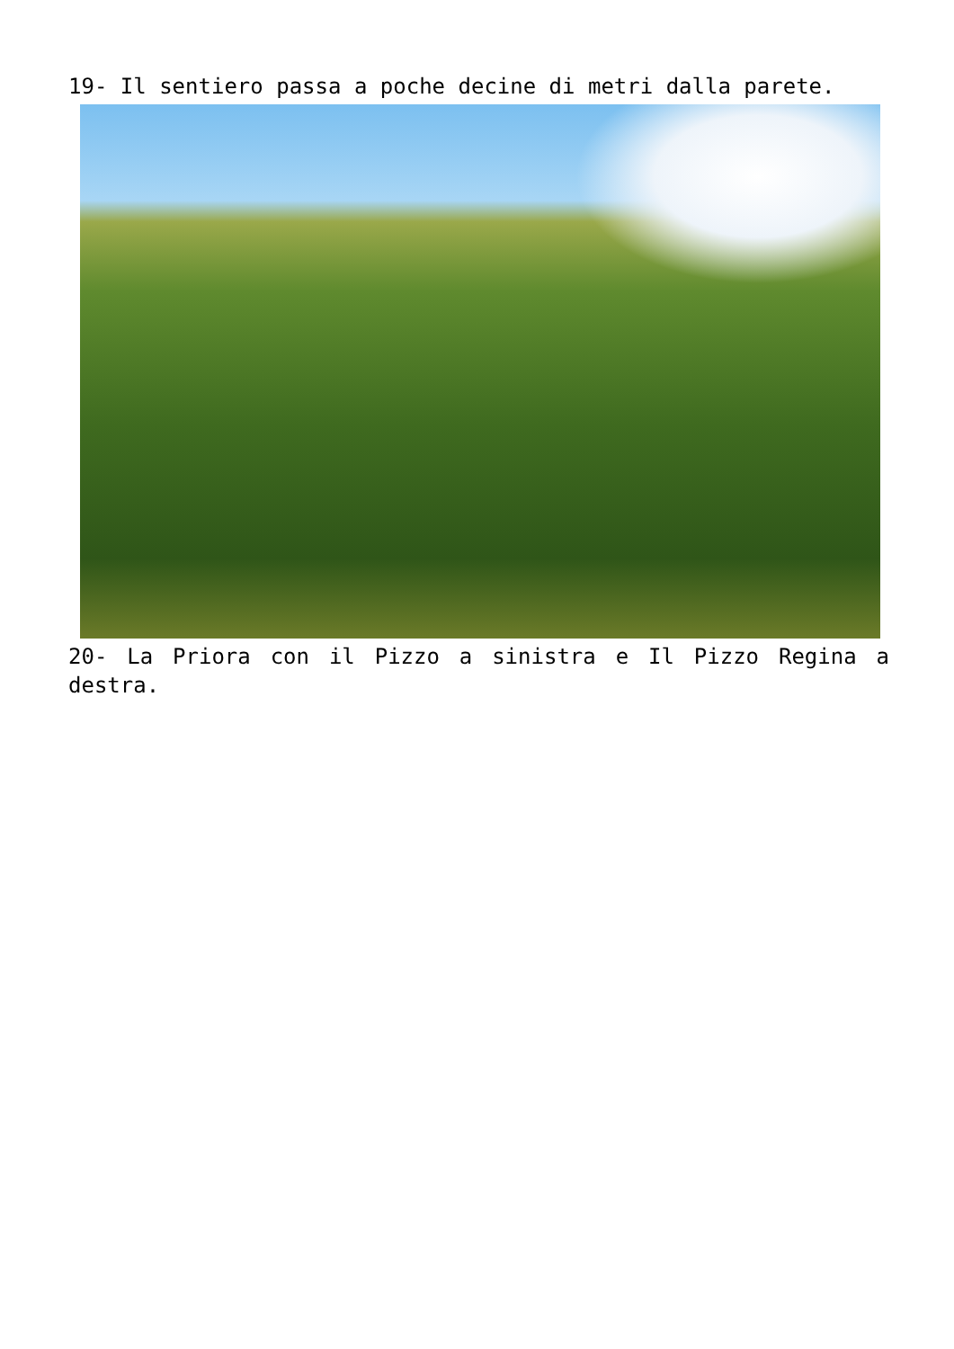19- Il sentiero passa a poche decine di metri dalla parete.
20- La Priora con il Pizzo a sinistra e Il Pizzo Regina a destra.